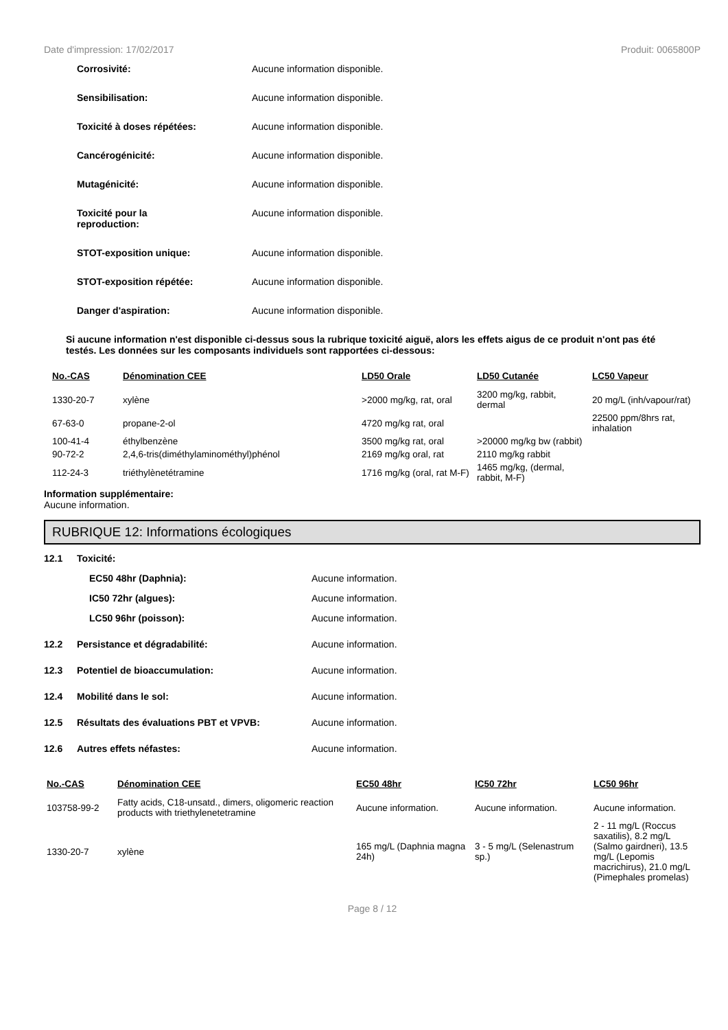Date d'impression: 17/02/2017 Produit: 0065800P
Corrosivité: Aucune information disponible.
Sensibilisation: Aucune information disponible.
Toxicité à doses répétées: Aucune information disponible.
Cancérogénicité: Aucune information disponible.
Mutagénicité: Aucune information disponible.
Toxicité pour la
reproduction:
Aucune information disponible.
STOT-exposition unique: Aucune information disponible.
STOT-exposition répétée: Aucune information disponible.
Danger d'aspiration: Aucune information disponible.
Si aucune information n'est disponible ci-dessus sous la rubrique toxicité aiguë, alors les effets aigus de ce produit n'ont pas été testés. Les données sur les composants individuels sont rapportées ci-dessous:
| No.-CAS | Dénomination CEE | LD50 Orale | LD50 Cutanée | LC50 Vapeur |
| --- | --- | --- | --- | --- |
| 1330-20-7 | xylène | >2000 mg/kg, rat, oral | 3200 mg/kg, rabbit, dermal | 20 mg/L (inh/vapour/rat) |
| 67-63-0 | propane-2-ol | 4720 mg/kg rat, oral | | 22500 ppm/8hrs rat, inhalation |
| 100-41-4 | éthylbenzène | 3500 mg/kg rat, oral | >20000 mg/kg bw (rabbit) | |
| 90-72-2 | 2,4,6-tris(diméthylaminométhyl)phénol | 2169 mg/kg oral, rat | 2110 mg/kg rabbit | |
| 112-24-3 | triéthylènetétramine | 1716 mg/kg (oral, rat M-F) | 1465 mg/kg, (dermal, rabbit, M-F) | |
Information supplémentaire:
Aucune information.
RUBRIQUE 12: Informations écologiques
12.1 Toxicité:
EC50 48hr (Daphnia): Aucune information.
IC50 72hr (algues): Aucune information.
LC50 96hr (poisson): Aucune information.
12.2 Persistance et dégradabilité: Aucune information.
12.3 Potentiel de bioaccumulation: Aucune information.
12.4 Mobilité dans le sol: Aucune information.
12.5 Résultats des évaluations PBT et VPVB: Aucune information.
12.6 Autres effets néfastes: Aucune information.
| No.-CAS | Dénomination CEE | EC50 48hr | IC50 72hr | LC50 96hr |
| --- | --- | --- | --- | --- |
| 103758-99-2 | Fatty acids, C18-unsatd., dimers, oligomeric reaction products with triethylenetetramine | Aucune information. | Aucune information. | Aucune information. |
| 1330-20-7 | xylène | 165 mg/L (Daphnia magna 24h) | 3 - 5 mg/L (Selenastrum sp.) | 2 - 11 mg/L (Roccus saxatilis), 8.2 mg/L (Salmo gairdneri), 13.5 mg/L (Lepomis macrichirus), 21.0 mg/L (Pimephales promelas) |
Page 8 / 12